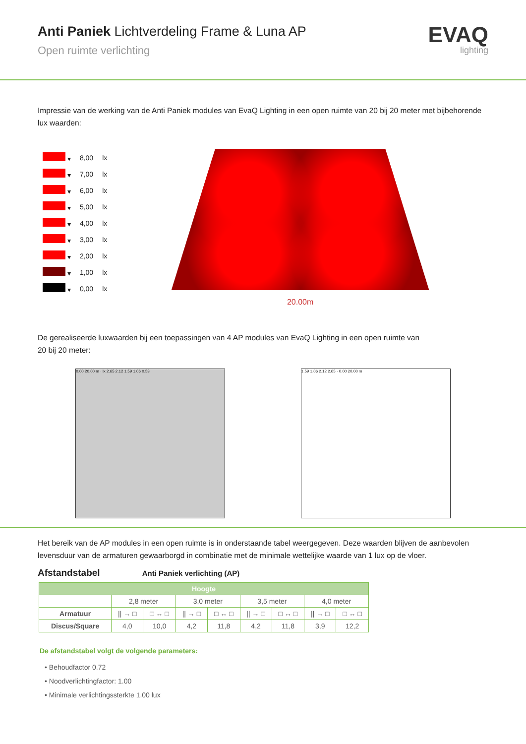Anti Paniek Lichtverdeling Frame & Luna AP
Open ruimte verlichting
EVAQ
lighting
Impressie van de werking van de Anti Paniek modules van EvaQ Lighting in een open ruimte van 20 bij 20 meter met bijbehorende lux waarden:
| ▾ | 8,00 | lx |
| ▾ | 7,00 | lx |
| ▾ | 6,00 | lx |
| ▾ | 5,00 | lx |
| ▾ | 4,00 | lx |
| ▾ | 3,00 | lx |
| ▾ | 2,00 | lx |
| ▾ | 1,00 | lx |
| ▾ | 0,00 | lx |
20.00m
De gerealiseerde luxwaarden bij een toepassingen van 4 AP modules van EvaQ Lighting in een open ruimte van
20 bij 20 meter:
0.00 20.00 m · lx 2.65 2.12 1.59 1.06 0.53 1.59 1.06 2.12 2.65 · 0.00 20.00 m
Het bereik van de AP modules in een open ruimte is in onderstaande tabel weergegeven. Deze waarden blijven de aanbevolen levensduur van de armaturen gewaarborgd in combinatie met de minimale wettelijke waarde van 1 lux op de vloer.
Afstandstabel Anti Paniek verlichting (AP)
| Hoogte | | | | | | | | |
| --- | --- | --- | --- | --- | --- | --- | --- | --- |
| | 2,8 meter | | 3,0 meter | | 3,5 meter | | 4,0 meter | |
| Armatuur | // → □ | □ ↔ □ | // → □ | □ ↔ □ | // → □ | □ ↔ □ | // → □ | □ ↔ □ |
| Discus/Square | 4,0 | 10,0 | 4,2 | 11,8 | 4,2 | 11,8 | 3,9 | 12,2 |
De afstandstabel volgt de volgende parameters:
• Behoudfactor 0.72
• Noodverlichtingfactor: 1.00
• Minimale verlichtingssterkte 1.00 lux